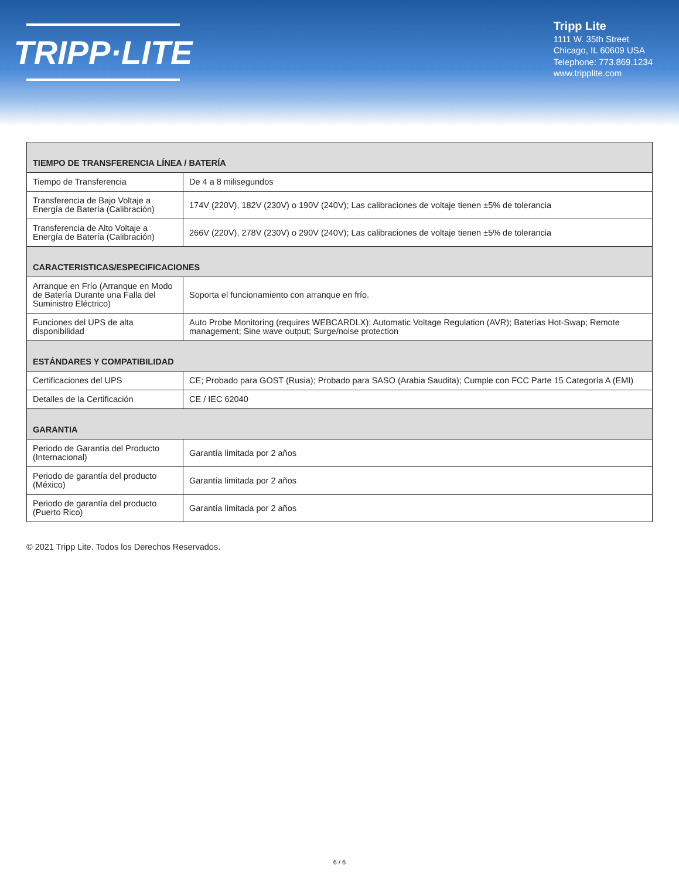TRIPP·LITE
Tripp Lite
1111 W. 35th Street
Chicago, IL 60609 USA
Telephone: 773.869.1234
www.tripplite.com
| TIEMPO DE TRANSFERENCIA LÍNEA / BATERÍA | |
| --- | --- |
| Tiempo de Transferencia | De 4 a 8 milisegundos |
| Transferencia de Bajo Voltaje a Energía de Batería (Calibración) | 174V (220V), 182V (230V) o 190V (240V); Las calibraciones de voltaje tienen ±5% de tolerancia |
| Transferencia de Alto Voltaje a Energía de Batería (Calibración) | 266V (220V), 278V (230V) o 290V (240V); Las calibraciones de voltaje tienen ±5% de tolerancia |
| CARACTERISTICAS/ESPECIFICACIONES | |
| Arranque en Frío (Arranque en Modo de Batería Durante una Falla del Suministro Eléctrico) | Soporta el funcionamiento con arranque en frío. |
| Funciones del UPS de alta disponibilidad | Auto Probe Monitoring (requires WEBCARDLX); Automatic Voltage Regulation (AVR); Baterías Hot-Swap; Remote management; Sine wave output; Surge/noise protection |
| ESTÁNDARES Y COMPATIBILIDAD | |
| Certificaciones del UPS | CE; Probado para GOST (Rusia); Probado para SASO (Arabia Saudita); Cumple con FCC Parte 15 Categoría A (EMI) |
| Detalles de la Certificación | CE / IEC 62040 |
| GARANTIA | |
| Periodo de Garantía del Producto (Internacional) | Garantía limitada por 2 años |
| Periodo de garantía del producto (México) | Garantía limitada por 2 años |
| Periodo de garantía del producto (Puerto Rico) | Garantía limitada por 2 años |
© 2021 Tripp Lite. Todos los Derechos Reservados.
6 / 6